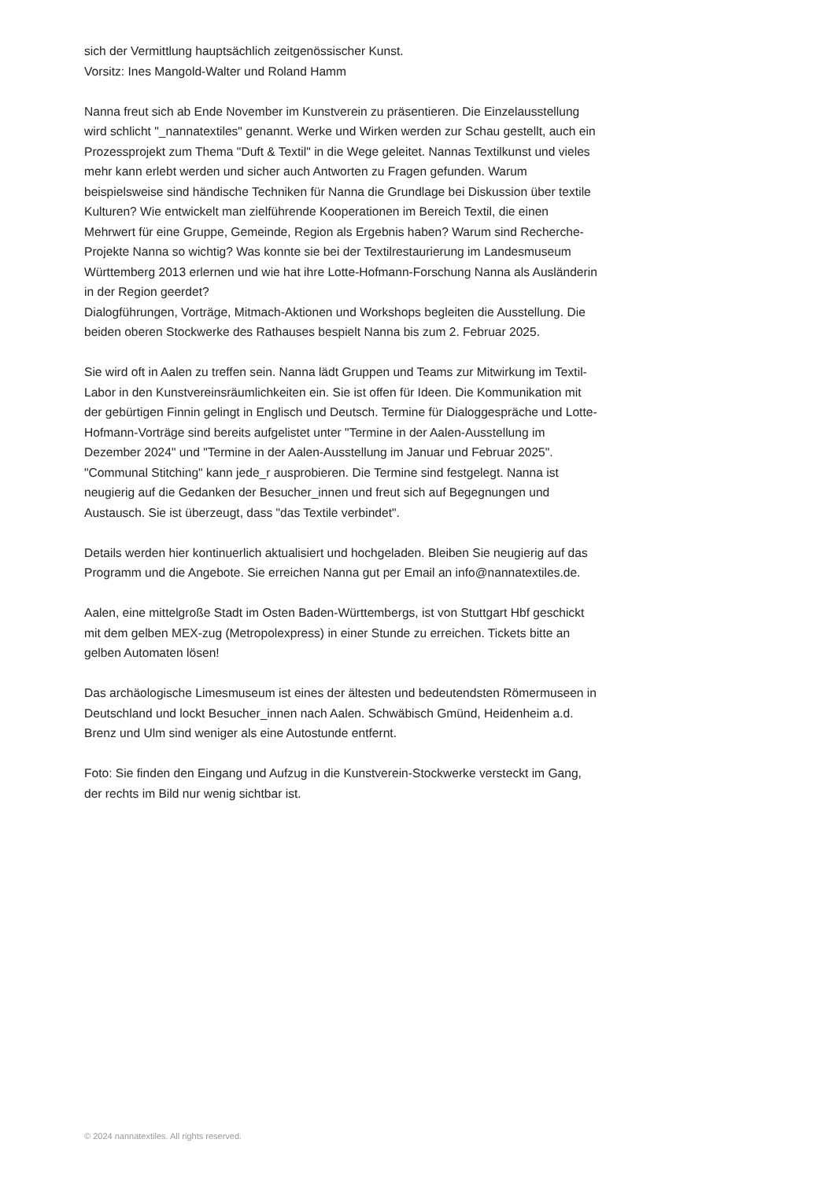sich der Vermittlung hauptsächlich zeitgenössischer Kunst.
Vorsitz: Ines Mangold-Walter und Roland Hamm
Nanna freut sich ab Ende November im Kunstverein zu präsentieren. Die Einzelausstellung wird schlicht "_nannatextiles" genannt. Werke und Wirken werden zur Schau gestellt, auch ein Prozessprojekt zum Thema "Duft & Textil" in die Wege geleitet. Nannas Textilkunst und vieles mehr kann erlebt werden und sicher auch Antworten zu Fragen gefunden. Warum beispielsweise sind händische Techniken für Nanna die Grundlage bei Diskussion über textile Kulturen? Wie entwickelt man zielführende Kooperationen im Bereich Textil, die einen Mehrwert für eine Gruppe, Gemeinde, Region als Ergebnis haben? Warum sind Recherche-Projekte Nanna so wichtig? Was konnte sie bei der Textilrestaurierung im Landesmuseum Württemberg 2013 erlernen und wie hat ihre Lotte-Hofmann-Forschung Nanna als Ausländerin in der Region geerdet?
Dialogführungen, Vorträge, Mitmach-Aktionen und Workshops begleiten die Ausstellung. Die beiden oberen Stockwerke des Rathauses bespielt Nanna bis zum 2. Februar 2025.
Sie wird oft in Aalen zu treffen sein. Nanna lädt Gruppen und Teams zur Mitwirkung im Textil-Labor in den Kunstvereinsräumlichkeiten ein. Sie ist offen für Ideen. Die Kommunikation mit der gebürtigen Finnin gelingt in Englisch und Deutsch. Termine für Dialoggespräche und Lotte-Hofmann-Vorträge sind bereits aufgelistet unter "Termine in der Aalen-Ausstellung im Dezember 2024" und "Termine in der Aalen-Ausstellung im Januar und Februar 2025". "Communal Stitching" kann jede_r ausprobieren. Die Termine sind festgelegt. Nanna ist neugierig auf die Gedanken der Besucher_innen und freut sich auf Begegnungen und Austausch. Sie ist überzeugt, dass "das Textile verbindet".
Details werden hier kontinuerlich aktualisiert und hochgeladen. Bleiben Sie neugierig auf das Programm und die Angebote. Sie erreichen Nanna gut per Email an info@nannatextiles.de.
Aalen, eine mittelgroße Stadt im Osten Baden-Württembergs, ist von Stuttgart Hbf geschickt mit dem gelben MEX-zug (Metropolexpress) in einer Stunde zu erreichen. Tickets bitte an gelben Automaten lösen!
Das archäologische Limesmuseum ist eines der ältesten und bedeutendsten Römermuseen in Deutschland und lockt Besucher_innen nach Aalen. Schwäbisch Gmünd, Heidenheim a.d. Brenz und Ulm sind weniger als eine Autostunde entfernt.
Foto: Sie finden den Eingang und Aufzug in die Kunstverein-Stockwerke versteckt im Gang, der rechts im Bild nur wenig sichtbar ist.
© 2024 nannatextiles. All rights reserved.